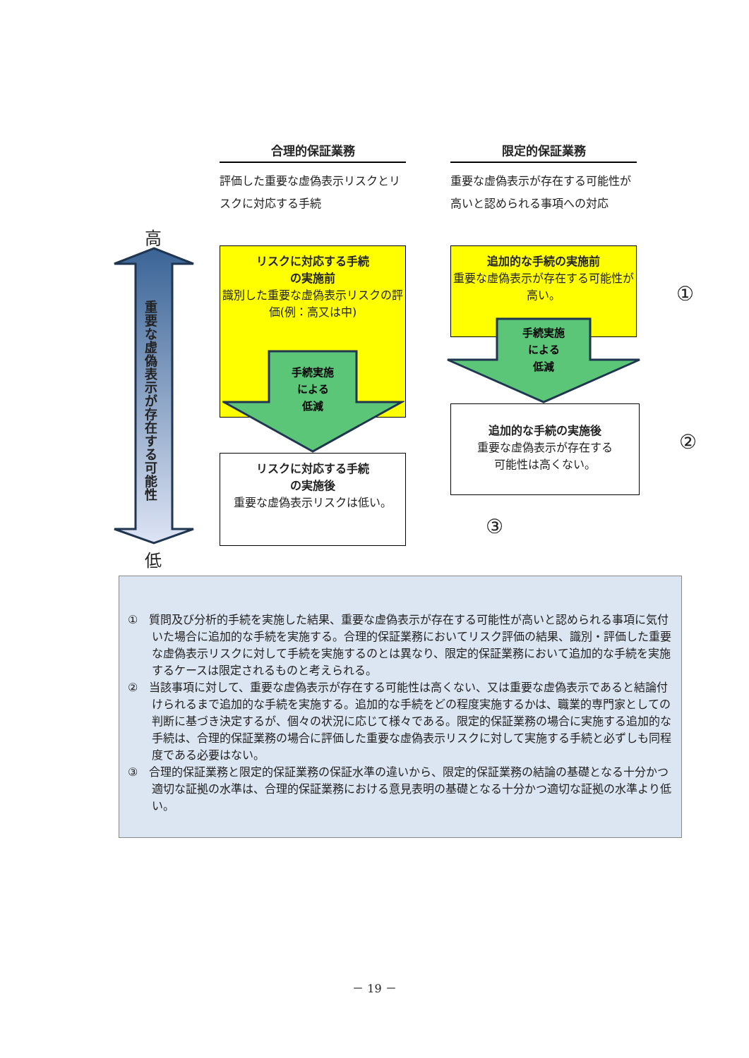合理的保証業務
評価した重要な虚偽表示リスクとリスクに対応する手続
限定的保証業務
重要な虚偽表示が存在する可能性が高いと認められる事項への対応
高
重要な虚偽表示が存在する可能性
低
リスクに対応する手続
の実施前
識別した重要な虚偽表示リスクの評価(例：高又は中)
手続実施
による
低減
リスクに対応する手続
の実施後
重要な虚偽表示リスクは低い。
追加的な手続の実施前
重要な虚偽表示が存在する可能性が高い。
手続実施
による
低減
追加的な手続の実施後
重要な虚偽表示が存在する
可能性は高くない。
①
②
③
①　質問及び分析的手続を実施した結果、重要な虚偽表示が存在する可能性が高いと認められる事項に気付いた場合に追加的な手続を実施する。合理的保証業務においてリスク評価の結果、識別・評価した重要な虚偽表示リスクに対して手続を実施するのとは異なり、限定的保証業務において追加的な手続を実施するケースは限定されるものと考えられる。
②　当該事項に対して、重要な虚偽表示が存在する可能性は高くない、又は重要な虚偽表示であると結論付けられるまで追加的な手続を実施する。追加的な手続をどの程度実施するかは、職業的専門家としての判断に基づき決定するが、個々の状況に応じて様々である。限定的保証業務の場合に実施する追加的な手続は、合理的保証業務の場合に評価した重要な虚偽表示リスクに対して実施する手続と必ずしも同程度である必要はない。
③　合理的保証業務と限定的保証業務の保証水準の違いから、限定的保証業務の結論の基礎となる十分かつ適切な証拠の水準は、合理的保証業務における意見表明の基礎となる十分かつ適切な証拠の水準より低い。
－ 19 －